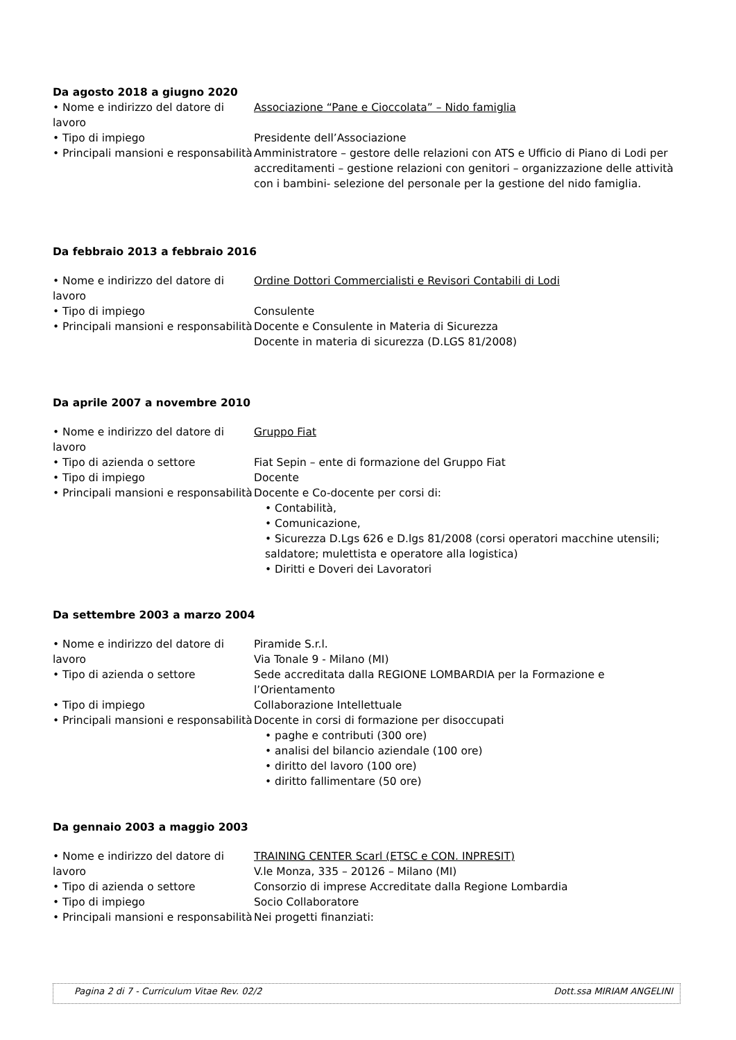Da agosto 2018 a giugno 2020
• Nome e indirizzo del datore di lavoro
Associazione “Pane e Cioccolata” – Nido famiglia
• Tipo di impiego Presidente dell’Associazione
• Principali mansioni e responsabilità
Amministratore – gestore delle relazioni con ATS e Ufficio di Piano di Lodi per accreditamenti – gestione relazioni con genitori – organizzazione delle attività con i bambini- selezione del personale per la gestione del nido famiglia.
Da febbraio 2013 a febbraio 2016
• Nome e indirizzo del datore di lavoro
Ordine Dottori Commercialisti e Revisori Contabili di Lodi
• Tipo di impiego Consulente
• Principali mansioni e responsabilità
Docente e Consulente in Materia di Sicurezza
Docente in materia di sicurezza (D.LGS 81/2008)
Da aprile 2007 a novembre 2010
• Nome e indirizzo del datore di lavoro
Gruppo Fiat
• Tipo di azienda o settore Fiat Sepin – ente di formazione del Gruppo Fiat
• Tipo di impiego Docente
• Principali mansioni e responsabilità
Docente e Co-docente per corsi di:
• Contabilità,
• Comunicazione,
• Sicurezza D.Lgs 626 e D.lgs 81/2008 (corsi operatori macchine utensili; saldatore; mulettista e operatore alla logistica)
• Diritti e Doveri dei Lavoratori
Da settembre 2003 a marzo 2004
• Nome e indirizzo del datore di lavoro
Piramide S.r.l.
Via Tonale 9 - Milano (MI)
• Tipo di azienda o settore Sede accreditata dalla REGIONE LOMBARDIA per la Formazione e l’Orientamento
• Tipo di impiego Collaborazione Intellettuale
• Principali mansioni e responsabilità
Docente in corsi di formazione per disoccupati
• paghe e contributi (300 ore)
• analisi del bilancio aziendale (100 ore)
• diritto del lavoro (100 ore)
• diritto fallimentare (50 ore)
Da gennaio 2003 a maggio 2003
• Nome e indirizzo del datore di lavoro
TRAINING CENTER Scarl (ETSC e CON. INPRESIT)
V.le Monza, 335 – 20126 – Milano (MI)
• Tipo di azienda o settore Consorzio di imprese Accreditate dalla Regione Lombardia
• Tipo di impiego Socio Collaboratore
• Principali mansioni e responsabilità
Nei progetti finanziati:
Pagina 2 di 7 - Curriculum Vitae Rev. 02/2 Dott.ssa MIRIAM ANGELINI